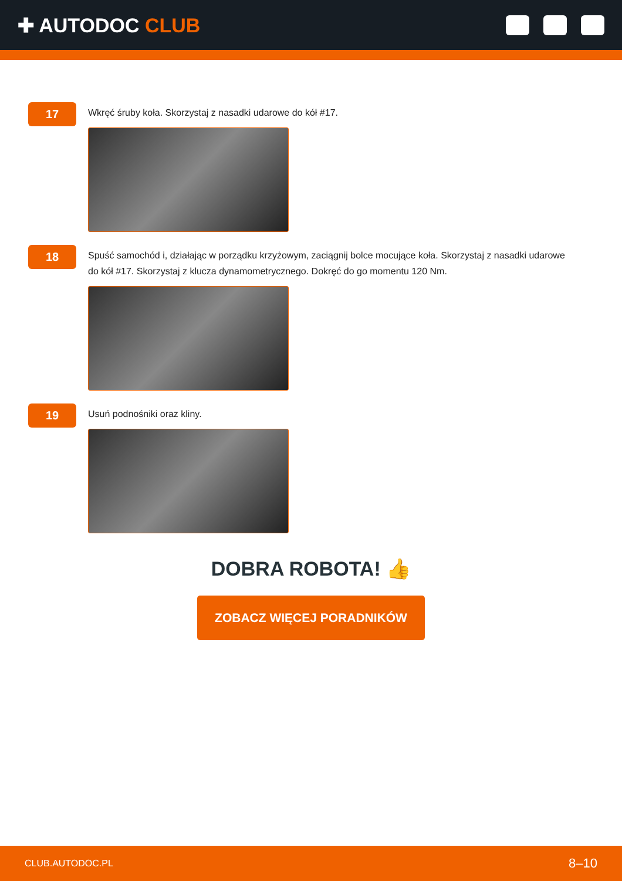✚ AUTODOC CLUB
17
Wkręć śruby koła. Skorzystaj z nasadki udarowe do kół #17.
18
Spuść samochód i, działając w porządku krzyżowym, zaciągnij bolce mocujące koła. Skorzystaj z nasadki udarowe do kół #17. Skorzystaj z klucza dynamometrycznego. Dokręć do go momentu 120 Nm.
19
Usuń podnośniki oraz kliny.
DOBRA ROBOTA! 👍
ZOBACZ WIĘCEJ PORADNIKÓW
CLUB.AUTODOC.PL 8–10